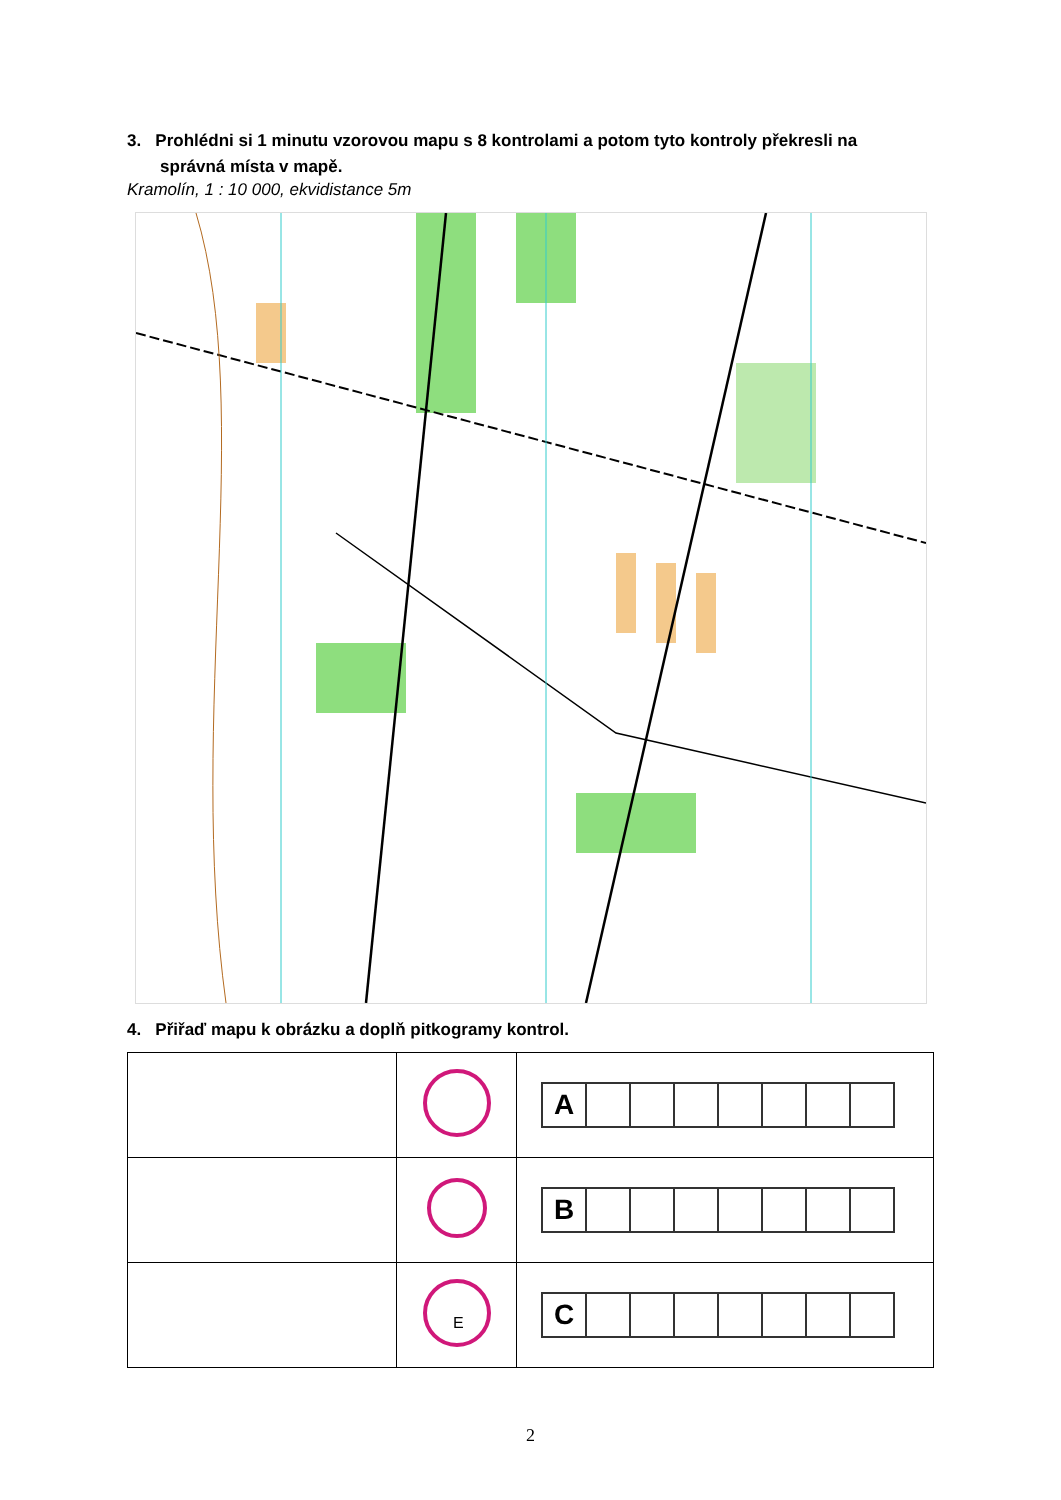3. Prohlédni si 1 minutu vzorovou mapu s 8 kontrolami a potom tyto kontroly překresli na
správná místa v mapě.
Kramolín, 1 : 10 000, ekvidistance 5m
4. Přiřaď mapu k obrázku a doplň pitkogramy kontrol.
| | | A |
| | | B |
| | E | C |
2